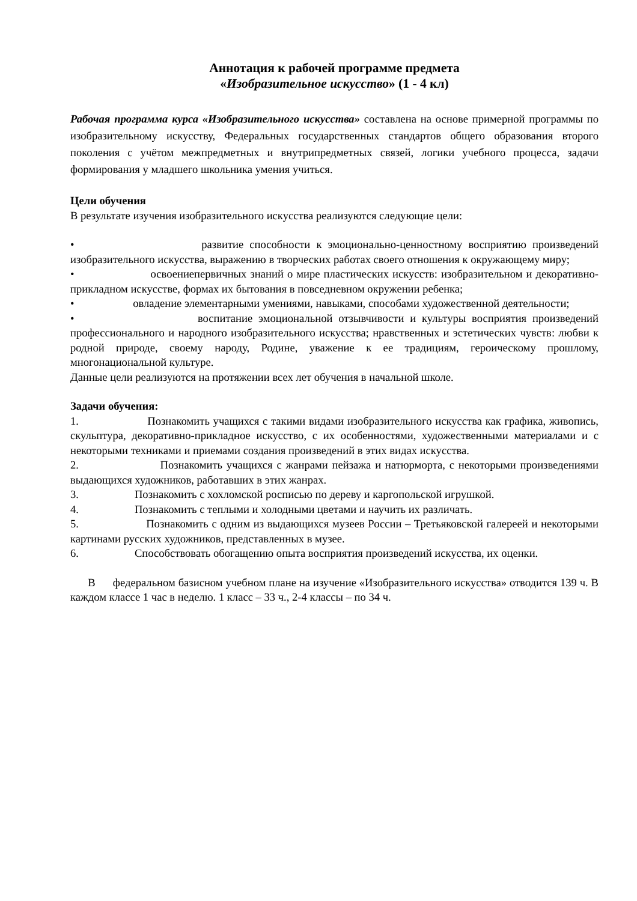Аннотация к рабочей программе предмета
«Изобразительное искусство» (1 - 4 кл)
Рабочая программа курса «Изобразительного искусства» составлена на основе примерной программы по изобразительному искусству, Федеральных государственных стандартов общего образования второго поколения с учётом межпредметных и внутрипредметных связей, логики учебного процесса, задачи формирования у младшего школьника умения учиться.
Цели обучения
В результате изучения изобразительного искусства реализуются следующие цели:
• развитие способности к эмоционально-ценностному восприятию произведений изобразительного искусства, выражению в творческих работах своего отношения к окружающему миру;
• освоениепервичных знаний о мире пластических искусств: изобразительном и декоративно-прикладном искусстве, формах их бытования в повседневном окружении ребенка;
• овладение элементарными умениями, навыками, способами художественной деятельности;
• воспитание эмоциональной отзывчивости и культуры восприятия произведений профессионального и народного изобразительного искусства; нравственных и эстетических чувств: любви к родной природе, своему народу, Родине, уважение к ее традициям, героическому прошлому, многонациональной культуре.
Данные цели реализуются на протяжении всех лет обучения в начальной школе.
Задачи обучения:
1. Познакомить учащихся с такими видами изобразительного искусства как графика, живопись, скульптура, декоративно-прикладное искусство, с их особенностями, художественными материалами и с некоторыми техниками и приемами создания произведений в этих видах искусства.
2. Познакомить учащихся с жанрами пейзажа и натюрморта, с некоторыми произведениями выдающихся художников, работавших в этих жанрах.
3. Познакомить с хохломской росписью по дереву и каргопольской игрушкой.
4. Познакомить с теплыми и холодными цветами и научить их различать.
5. Познакомить с одним из выдающихся музеев России – Третьяковской галереей и некоторыми картинами русских художников, представленных в музее.
6. Способствовать обогащению опыта восприятия произведений искусства, их оценки.
В федеральном базисном учебном плане на изучение «Изобразительного искусства» отводится 139 ч. В каждом классе 1 час в неделю. 1 класс – 33 ч., 2-4 классы – по 34 ч.